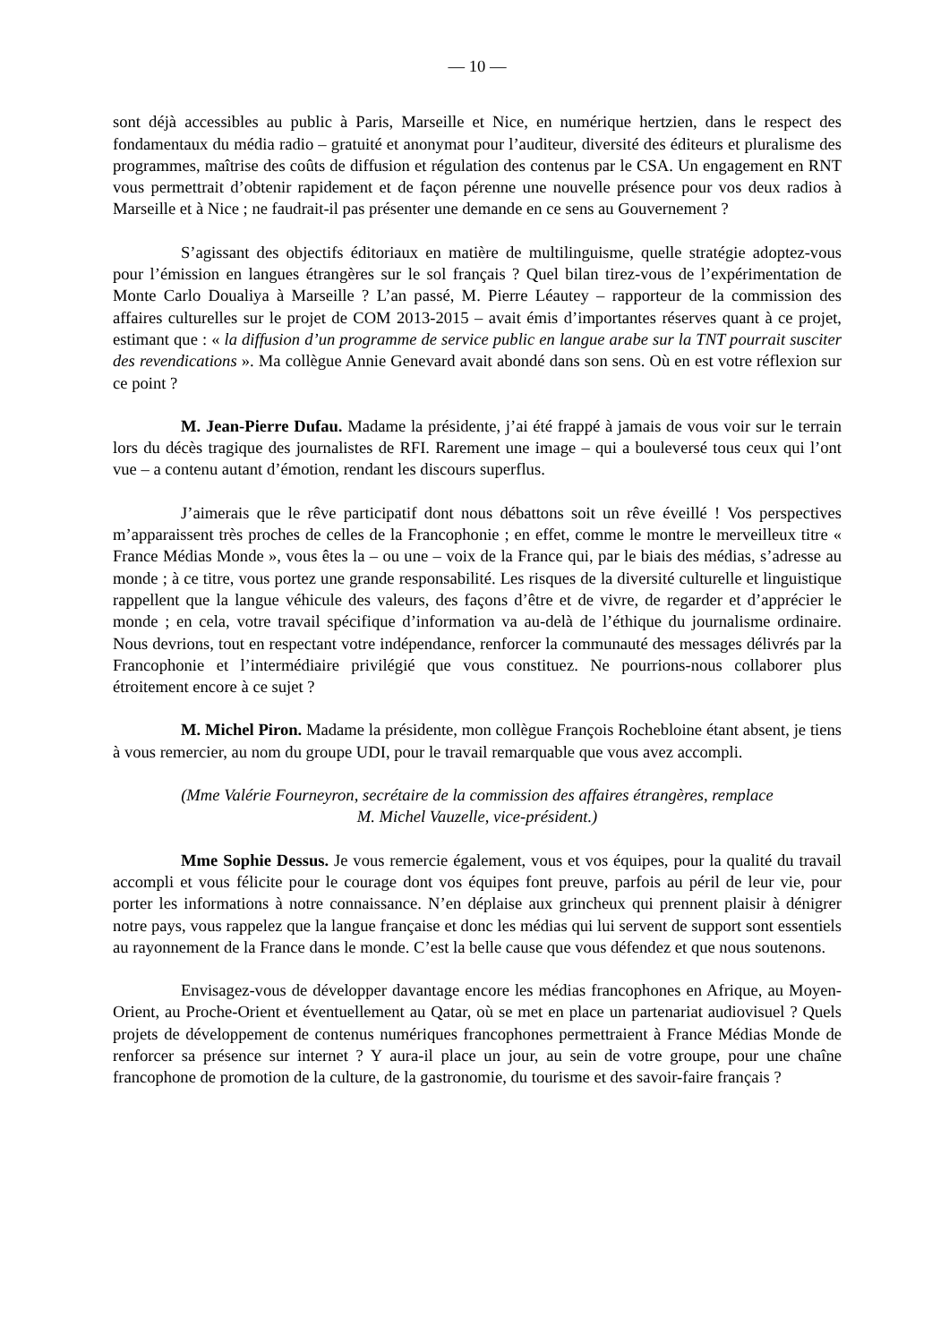— 10 —
sont déjà accessibles au public à Paris, Marseille et Nice, en numérique hertzien, dans le respect des fondamentaux du média radio – gratuité et anonymat pour l’auditeur, diversité des éditeurs et pluralisme des programmes, maîtrise des coûts de diffusion et régulation des contenus par le CSA. Un engagement en RNT vous permettrait d’obtenir rapidement et de façon pérenne une nouvelle présence pour vos deux radios à Marseille et à Nice ; ne faudrait-il pas présenter une demande en ce sens au Gouvernement ?
S’agissant des objectifs éditoriaux en matière de multilinguisme, quelle stratégie adoptez-vous pour l’émission en langues étrangères sur le sol français ? Quel bilan tirez-vous de l’expérimentation de Monte Carlo Doualiya à Marseille ? L’an passé, M. Pierre Léautey – rapporteur de la commission des affaires culturelles sur le projet de COM 2013-2015 – avait émis d’importantes réserves quant à ce projet, estimant que : « la diffusion d’un programme de service public en langue arabe sur la TNT pourrait susciter des revendications ». Ma collègue Annie Genevard avait abondé dans son sens. Où en est votre réflexion sur ce point ?
M. Jean-Pierre Dufau. Madame la présidente, j’ai été frappé à jamais de vous voir sur le terrain lors du décès tragique des journalistes de RFI. Rarement une image – qui a bouleversé tous ceux qui l’ont vue – a contenu autant d’émotion, rendant les discours superflus.
J’aimerais que le rêve participatif dont nous débattons soit un rêve éveillé ! Vos perspectives m’apparaissent très proches de celles de la Francophonie ; en effet, comme le montre le merveilleux titre « France Médias Monde », vous êtes la – ou une – voix de la France qui, par le biais des médias, s’adresse au monde ; à ce titre, vous portez une grande responsabilité. Les risques de la diversité culturelle et linguistique rappellent que la langue véhicule des valeurs, des façons d’être et de vivre, de regarder et d’apprécier le monde ; en cela, votre travail spécifique d’information va au-delà de l’éthique du journalisme ordinaire. Nous devrions, tout en respectant votre indépendance, renforcer la communauté des messages délivrés par la Francophonie et l’intermédiaire privilégié que vous constituez. Ne pourrions-nous collaborer plus étroitement encore à ce sujet ?
M. Michel Piron. Madame la présidente, mon collègue François Rochebloine étant absent, je tiens à vous remercier, au nom du groupe UDI, pour le travail remarquable que vous avez accompli.
(Mme Valérie Fourneyron, secrétaire de la commission des affaires étrangères, remplace
M. Michel Vauzelle, vice-président.)
Mme Sophie Dessus. Je vous remercie également, vous et vos équipes, pour la qualité du travail accompli et vous félicite pour le courage dont vos équipes font preuve, parfois au péril de leur vie, pour porter les informations à notre connaissance. N’en déplaise aux grincheux qui prennent plaisir à dénigrer notre pays, vous rappelez que la langue française et donc les médias qui lui servent de support sont essentiels au rayonnement de la France dans le monde. C’est la belle cause que vous défendez et que nous soutenons.
Envisagez-vous de développer davantage encore les médias francophones en Afrique, au Moyen-Orient, au Proche-Orient et éventuellement au Qatar, où se met en place un partenariat audiovisuel ? Quels projets de développement de contenus numériques francophones permettraient à France Médias Monde de renforcer sa présence sur internet ? Y aura-il place un jour, au sein de votre groupe, pour une chaîne francophone de promotion de la culture, de la gastronomie, du tourisme et des savoir-faire français ?